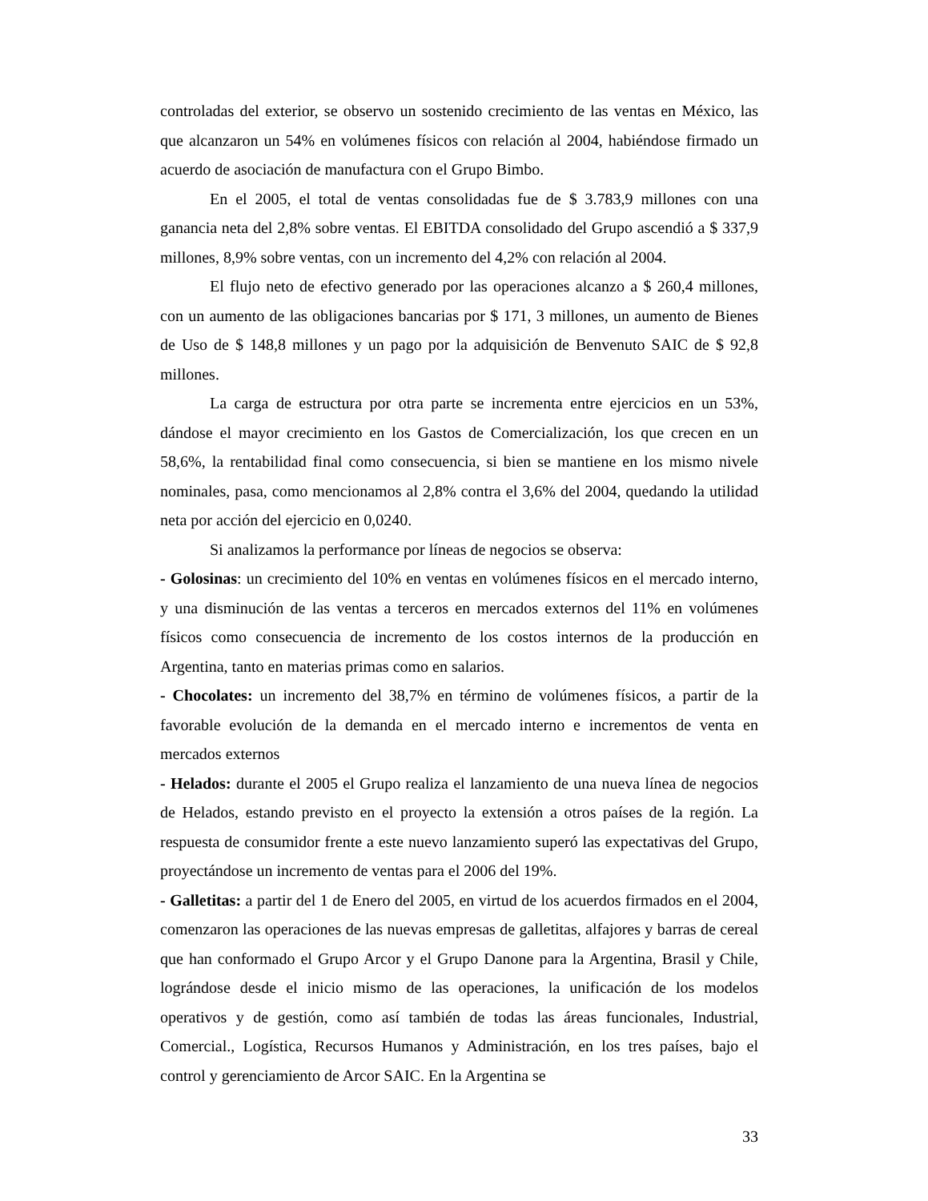controladas del exterior, se observo un sostenido crecimiento de las ventas en México, las que alcanzaron un 54% en volúmenes físicos con relación al 2004, habiéndose firmado un acuerdo de asociación de manufactura con el Grupo Bimbo.
En el 2005, el total de ventas consolidadas fue de $ 3.783,9 millones con una ganancia neta del 2,8% sobre ventas. El EBITDA consolidado del Grupo ascendió a $ 337,9 millones, 8,9% sobre ventas, con un incremento del 4,2% con relación al 2004.
El flujo neto de efectivo generado por las operaciones alcanzo a $ 260,4 millones, con un aumento de las obligaciones bancarias por $ 171, 3 millones, un aumento de Bienes de Uso de $ 148,8 millones y un pago por la adquisición de Benvenuto SAIC de $ 92,8 millones.
La carga de estructura por otra parte se incrementa entre ejercicios en un 53%, dándose el mayor crecimiento en los Gastos de Comercialización, los que crecen en un 58,6%, la rentabilidad final como consecuencia, si bien se mantiene en los mismo nivele nominales, pasa, como mencionamos al 2,8% contra el 3,6% del 2004, quedando la utilidad neta por acción del ejercicio en 0,0240.
Si analizamos la performance por líneas de negocios se observa:
- Golosinas: un crecimiento del 10% en ventas en volúmenes físicos en el mercado interno, y una disminución de las ventas a terceros en mercados externos del 11% en volúmenes físicos como consecuencia de incremento de los costos internos de la producción en Argentina, tanto en materias primas como en salarios.
- Chocolates: un incremento del 38,7% en término de volúmenes físicos, a partir de la favorable evolución de la demanda en el mercado interno e incrementos de venta en mercados externos
- Helados: durante el 2005 el Grupo realiza el lanzamiento de una nueva línea de negocios de Helados, estando previsto en el proyecto la extensión a otros países de la región. La respuesta de consumidor frente a este nuevo lanzamiento superó las expectativas del Grupo, proyectándose un incremento de ventas para el 2006 del 19%.
- Galletitas: a partir del 1 de Enero del 2005, en virtud de los acuerdos firmados en el 2004, comenzaron las operaciones de las nuevas empresas de galletitas, alfajores y barras de cereal que han conformado el Grupo Arcor y el Grupo Danone para la Argentina, Brasil y Chile, lográndose desde el inicio mismo de las operaciones, la unificación de los modelos operativos y de gestión, como así también de todas las áreas funcionales, Industrial, Comercial., Logística, Recursos Humanos y Administración, en los tres países, bajo el control y gerenciamiento de Arcor SAIC. En la Argentina se
33